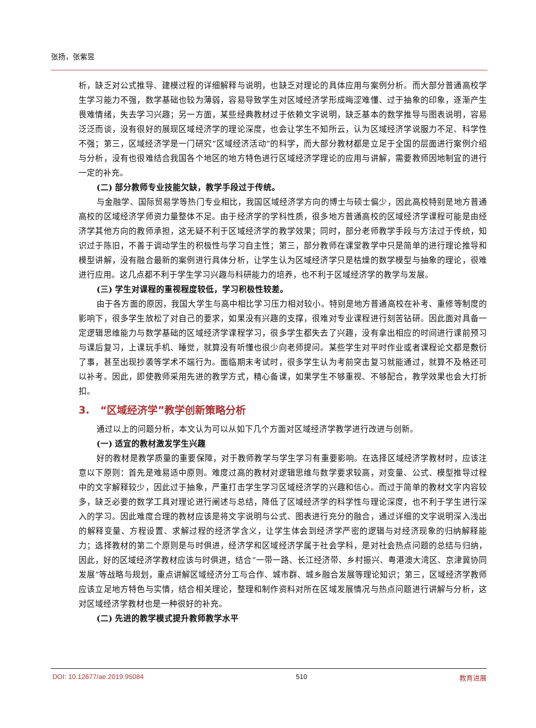张扬，张紫昱
析，缺乏对公式推导、建模过程的详细解释与说明，也缺乏对理论的具体应用与案例分析。而大部分普通高校学生学习能力不强，数学基础也较为薄弱，容易导致学生对区域经济学形成晦涩难懂、过于抽象的印象，逐渐产生畏难情绪，失去学习兴趣；另一方面，某些经典教材过于依赖文字说明，缺乏基本的数学推导与图表说明，容易泛泛而谈，没有很好的展现区域经济学的理论深度，也会让学生不知所云，认为区域经济学说服力不足、科学性不强；第三，区域经济学是一门研究“区域经济活动”的科学，而大部分教材都是立足于全国的层面进行案例介绍与分析，没有也很难结合我国各个地区的地方特色进行区域经济学理论的应用与讲解，需要教师因地制宜的进行一定的补充。
(二) 部分教师专业技能欠缺，教学手段过于传统。
与金融学、国际贸易学等热门专业相比，我国区域经济学方向的博士与硕士偏少，因此高校特别是地方普通高校的区域经济学师资力量整体不足。由于经济学的学科性质，很多地方普通高校的区域经济学课程可能是由经济学其他方向的教师承担，这无疑不利于区域经济学的教学效果；同时，部分老师教学手段与方法过于传统，知识过于陈旧，不善于调动学生的积极性与学习自主性；第三，部分教师在课堂教学中只是简单的进行理论推导和模型讲解，没有融合最新的案例进行具体分析，让学生认为区域经济学只是枯燥的数学模型与抽象的理论，很难进行应用。这几点都不利于学生学习兴趣与科研能力的培养，也不利于区域经济学的教学与发展。
(三) 学生对课程的重视程度较低，学习积极性较差。
由于各方面的原因，我国大学生与高中相比学习压力相对较小。特别是地方普通高校在补考、重修等制度的影响下，很多学生放松了对自己的要求，如果没有兴趣的支撑，很难对专业课程进行刻苦钻研。因此面对具备一定逻辑思维能力与数学基础的区域经济学课程学习，很多学生都失去了兴趣，没有拿出相应的时间进行课前预习与课后复习，上课玩手机、睡觉，就算没有听懂也很少向老师提问。某些学生对平时作业或者课程论文都是敷衍了事，甚至出现抄袭等学术不端行为。面临期末考试时，很多学生认为考前突击复习就能通过，就算不及格还可以补考。因此，即使教师采用先进的教学方式，精心备课，如果学生不够重视、不够配合，教学效果也会大打折扣。
3. “区域经济学”教学创新策略分析
通过以上的问题分析，本文认为可以从如下几个方面对区域经济学教学进行改进与创新。
(一) 适宜的教材激发学生兴趣
好的教材是教学质量的重要保障，对于教师教学与学生学习有重要影响。在选择区域经济学教材时，应该注意以下原则：首先是难易适中原则。难度过高的教材对逻辑思维与数学要求较高，对变量、公式、模型推导过程中的文字解释较少，因此过于抽象，严重打击学生学习区域经济学的兴趣和信心。而过于简单的教材文字内容较多，缺乏必要的数学工具对理论进行阐述与总结，降低了区域经济学的科学性与理论深度，也不利于学生进行深入的学习。因此难度合理的教材应该是将文字说明与公式、图表进行充分的融合，通过详细的文字说明深入浅出的解释变量、方程设置、求解过程的经济学含义，让学生体会到经济学严密的逻辑与对经济现象的归纳解释能力；选择教材的第二个原则是与时俱进，经济学和区域经济学属于社会学科，是对社会热点问题的总结与归纳，因此，好的区域经济学教材应该与时俱进，结合“一带一路、长江经济带、乡村振兴、粤港澳大湾区、京津冀协同发展”等战略与规划，重点讲解区域经济分工与合作、城市群、城乡融合发展等理论知识；第三，区域经济学教师应该立足地方特色与实情，结合相关理论，整理和制作资料对所在区域发展情况与热点问题进行讲解与分析，这对区域经济学教材也是一种很好的补充。
(二) 先进的教学模式提升教师教学水平
DOI: 10.12677/ae.2019.95084 510 教育进展